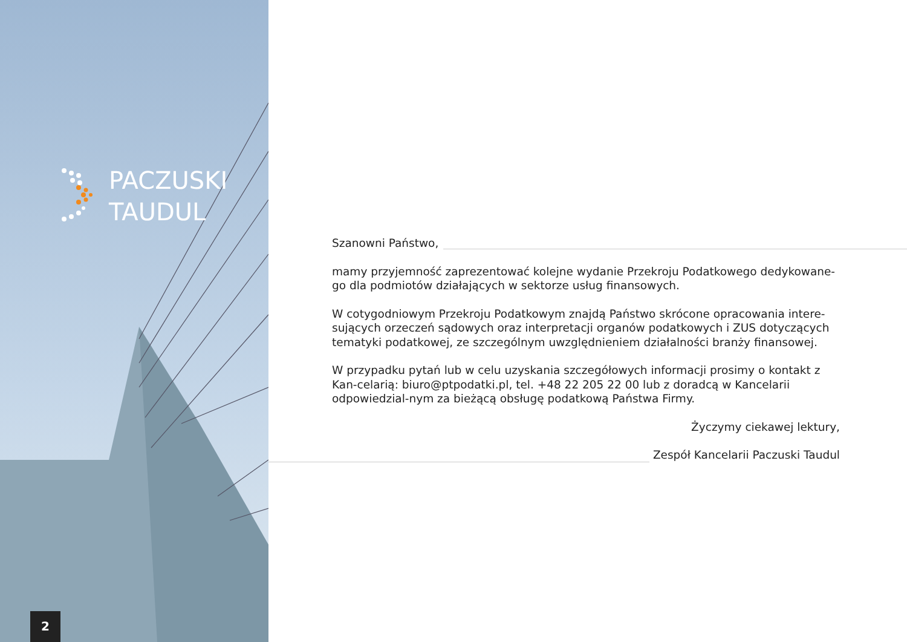PACZUSKI
TAUDUL
2
Szanowni Państwo,
mamy przyjemność zaprezentować kolejne wydanie Przekroju Podatkowego dedykowane-go dla podmiotów działających w sektorze usług finansowych.
W cotygodniowym Przekroju Podatkowym znajdą Państwo skrócone opracowania intere-sujących orzeczeń sądowych oraz interpretacji organów podatkowych i ZUS dotyczących tematyki podatkowej, ze szczególnym uwzględnieniem działalności branży finansowej.
W przypadku pytań lub w celu uzyskania szczegółowych informacji prosimy o kontakt z Kan-celarią: biuro@ptpodatki.pl, tel. +48 22 205 22 00 lub z doradcą w Kancelarii odpowiedzial-nym za bieżącą obsługę podatkową Państwa Firmy.
Życzymy ciekawej lektury,
Zespół Kancelarii Paczuski Taudul